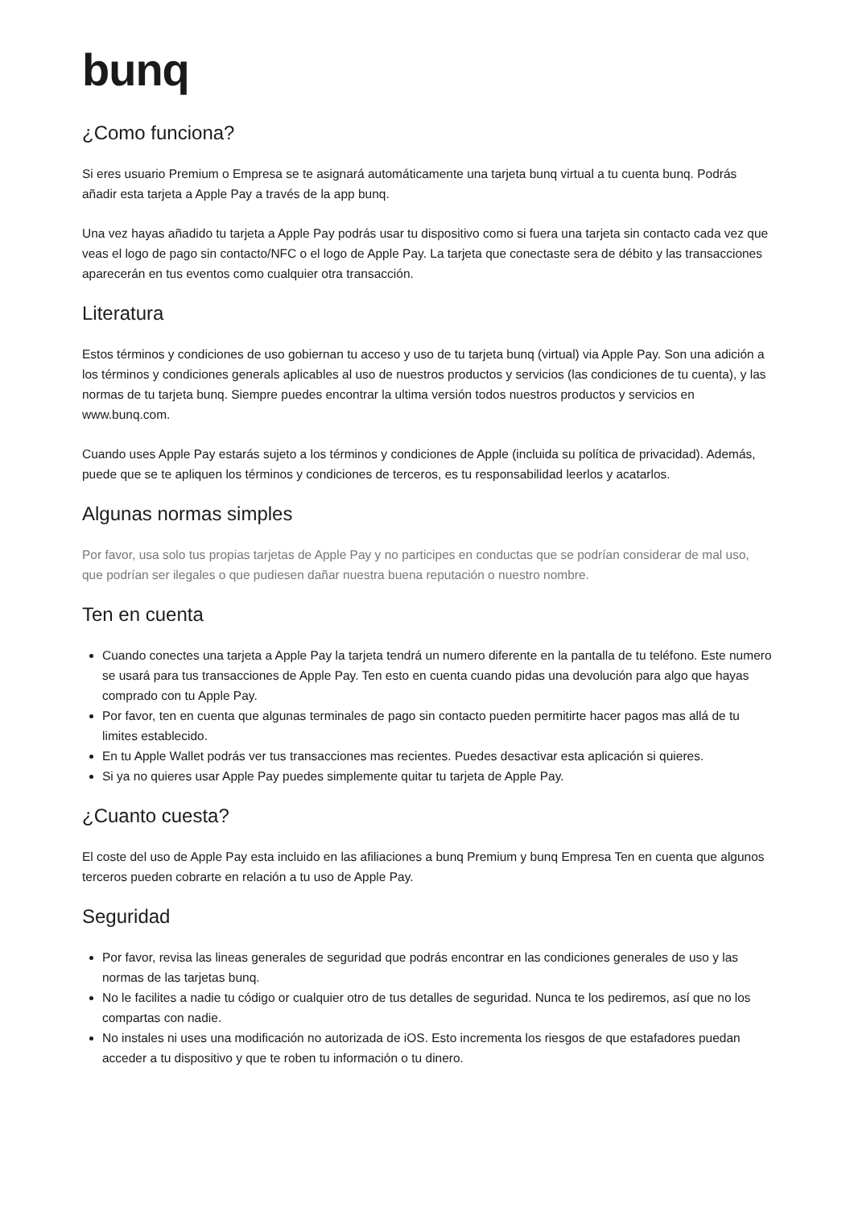bunq
¿Como funciona?
Si eres usuario Premium o Empresa se te asignará automáticamente una tarjeta bunq virtual a tu cuenta bunq. Podrás añadir esta tarjeta a Apple Pay a través de la app bunq.
Una vez hayas añadido tu tarjeta a Apple Pay podrás usar tu dispositivo como si fuera una tarjeta sin contacto cada vez que veas el logo de pago sin contacto/NFC o el logo de Apple Pay. La tarjeta que conectaste sera de débito y las transacciones aparecerán en tus eventos como cualquier otra transacción.
Literatura
Estos términos y condiciones de uso gobiernan tu acceso y uso de tu tarjeta bunq (virtual) via Apple Pay. Son una adición a los términos y condiciones generals aplicables al uso de nuestros productos y servicios (las condiciones de tu cuenta), y las normas de tu tarjeta bunq. Siempre puedes encontrar la ultima versión todos nuestros productos y servicios en www.bunq.com.
Cuando uses Apple Pay estarás sujeto a los términos y condiciones de Apple (incluida su política de privacidad). Además, puede que se te apliquen los términos y condiciones de terceros, es tu responsabilidad leerlos y acatarlos.
Algunas normas simples
Por favor, usa solo tus propias tarjetas de Apple Pay y no participes en conductas que se podrían considerar de mal uso, que podrían ser ilegales o que pudiesen dañar nuestra buena reputación o nuestro nombre.
Ten en cuenta
Cuando conectes una tarjeta a Apple Pay la tarjeta tendrá un numero diferente en la pantalla de tu teléfono. Este numero se usará para tus transacciones de Apple Pay. Ten esto en cuenta cuando pidas una devolución para algo que hayas comprado con tu Apple Pay.
Por favor, ten en cuenta que algunas terminales de pago sin contacto pueden permitirte hacer pagos mas allá de tu limites establecido.
En tu Apple Wallet podrás ver tus transacciones mas recientes. Puedes desactivar esta aplicación si quieres.
Si ya no quieres usar Apple Pay puedes simplemente quitar tu tarjeta de Apple Pay.
¿Cuanto cuesta?
El coste del uso de Apple Pay esta incluido en las afiliaciones a bunq Premium y bunq Empresa Ten en cuenta que algunos terceros pueden cobrarte en relación a tu uso de Apple Pay.
Seguridad
Por favor, revisa las lineas generales de seguridad que podrás encontrar en las condiciones generales de uso y las normas de las tarjetas bunq.
No le facilites a nadie tu código or cualquier otro de tus detalles de seguridad. Nunca te los pediremos, así que no los compartas con nadie.
No instales ni uses una modificación no autorizada de iOS. Esto incrementa los riesgos de que estafadores puedan acceder a tu dispositivo y que te roben tu información o tu dinero.